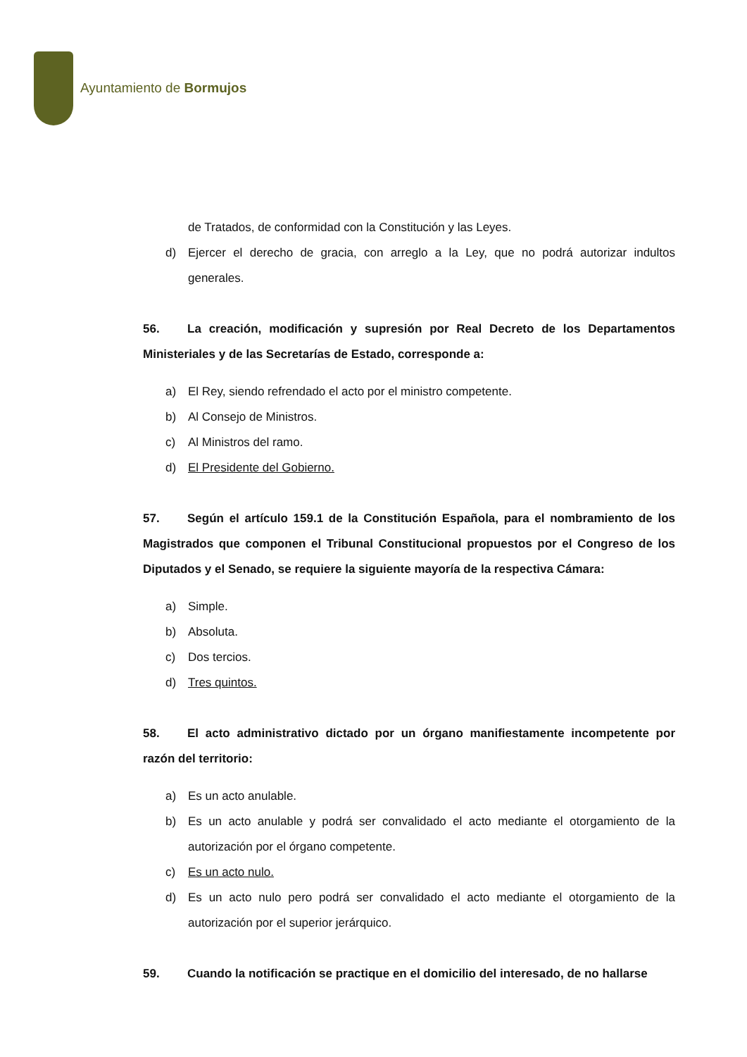Ayuntamiento de Bormujos
de Tratados, de conformidad con la Constitución y las Leyes.
d) Ejercer el derecho de gracia, con arreglo a la Ley, que no podrá autorizar indultos generales.
56. La creación, modificación y supresión por Real Decreto de los Departamentos Ministeriales y de las Secretarías de Estado, corresponde a:
a) El Rey, siendo refrendado el acto por el ministro competente.
b) Al Consejo de Ministros.
c) Al Ministros del ramo.
d) El Presidente del Gobierno.
57. Según el artículo 159.1 de la Constitución Española, para el nombramiento de los Magistrados que componen el Tribunal Constitucional propuestos por el Congreso de los Diputados y el Senado, se requiere la siguiente mayoría de la respectiva Cámara:
a) Simple.
b) Absoluta.
c) Dos tercios.
d) Tres quintos.
58. El acto administrativo dictado por un órgano manifiestamente incompetente por razón del territorio:
a) Es un acto anulable.
b) Es un acto anulable y podrá ser convalidado el acto mediante el otorgamiento de la autorización por el órgano competente.
c) Es un acto nulo.
d) Es un acto nulo pero podrá ser convalidado el acto mediante el otorgamiento de la autorización por el superior jerárquico.
59. Cuando la notificación se practique en el domicilio del interesado, de no hallarse